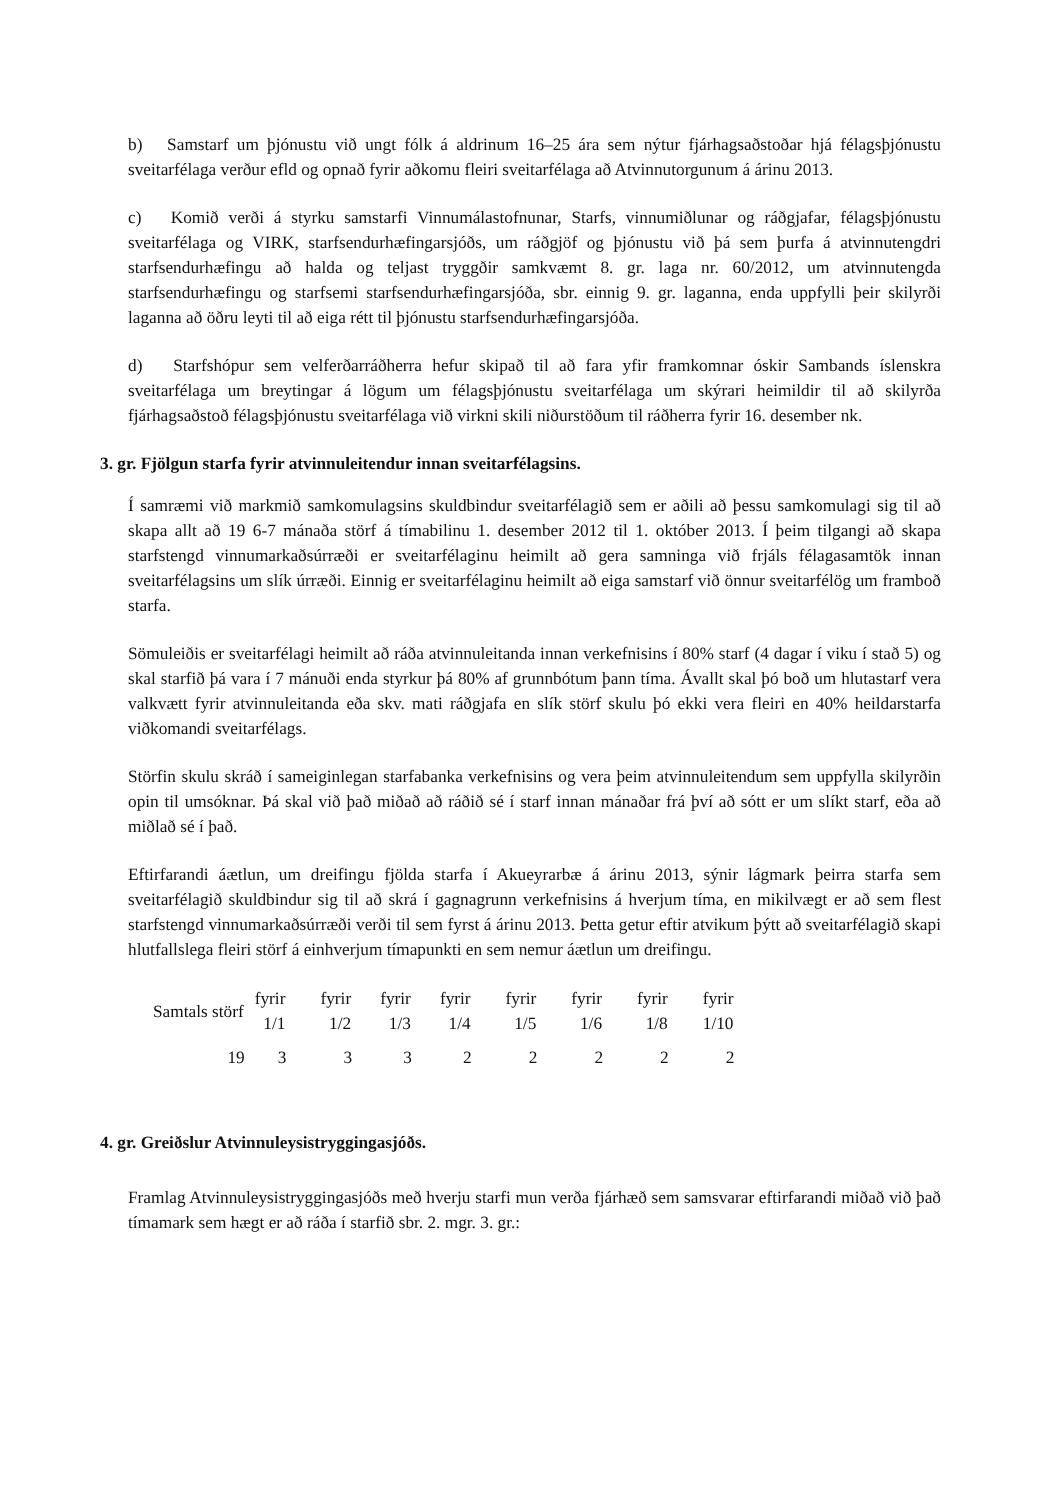b) Samstarf um þjónustu við ungt fólk á aldrinum 16–25 ára sem nýtur fjárhagsaðstoðar hjá félagsþjónustu sveitarfélaga verður efld og opnað fyrir aðkomu fleiri sveitarfélaga að Atvinnutorgunum á árinu 2013.
c) Komið verði á styrku samstarfi Vinnumálastofnunar, Starfs, vinnumiðlunar og ráðgjafar, félagsþjónustu sveitarfélaga og VIRK, starfsendurhæfingarsjóðs, um ráðgjöf og þjónustu við þá sem þurfa á atvinnutengdri starfsendurhæfingu að halda og teljast tryggðir samkvæmt 8. gr. laga nr. 60/2012, um atvinnutengda starfsendurhæfingu og starfsemi starfsendurhæfingarsjóða, sbr. einnig 9. gr. laganna, enda uppfylli þeir skilyrði laganna að öðru leyti til að eiga rétt til þjónustu starfsendurhæfingarsjóða.
d) Starfshópur sem velferðarráðherra hefur skipað til að fara yfir framkomnar óskir Sambands íslenskra sveitarfélaga um breytingar á lögum um félagsþjónustu sveitarfélaga um skýrari heimildir til að skilyrða fjárhagsaðstoð félagsþjónustu sveitarfélaga við virkni skili niðurstöðum til ráðherra fyrir 16. desember nk.
3. gr. Fjölgun starfa fyrir atvinnuleitendur innan sveitarfélagsins.
Í samræmi við markmið samkomulagsins skuldbindur sveitarfélagið sem er aðili að þessu samkomulagi sig til að skapa allt að 19 6-7 mánaða störf á tímabilinu 1. desember 2012 til 1. október 2013. Í þeim tilgangi að skapa starfstengd vinnumarkaðsúrræði er sveitarfélaginu heimilt að gera samninga við frjáls félagasamtök innan sveitarfélagsins um slík úrræði. Einnig er sveitarfélaginu heimilt að eiga samstarf við önnur sveitarfélög um framboð starfa.
Sömuleiðis er sveitarfélagi heimilt að ráða atvinnuleitanda innan verkefnisins í 80% starf (4 dagar í viku í stað 5) og skal starfið þá vara í 7 mánuði enda styrkur þá 80% af grunnbótum þann tíma. Ávallt skal þó boð um hlutastarf vera valkvætt fyrir atvinnuleitanda eða skv. mati ráðgjafa en slík störf skulu þó ekki vera fleiri en 40% heildarstarfa viðkomandi sveitarfélags.
Störfin skulu skráð í sameiginlegan starfabanka verkefnisins og vera þeim atvinnuleitendum sem uppfylla skilyrðin opin til umsóknar. Þá skal við það miðað að ráðið sé í starf innan mánaðar frá því að sótt er um slíkt starf, eða að miðlað sé í það.
Eftirfarandi áætlun, um dreifingu fjölda starfa í Akueyrarbæ á árinu 2013, sýnir lágmark þeirra starfa sem sveitarfélagið skuldbindur sig til að skrá í gagnagrunn verkefnisins á hverjum tíma, en mikilvægt er að sem flest starfstengd vinnumarkaðsúrræði verði til sem fyrst á árinu 2013. Þetta getur eftir atvikum þýtt að sveitarfélagið skapi hlutfallslega fleiri störf á einhverjum tímapunkti en sem nemur áætlun um dreifingu.
| Samtals störf | fyrir 1/1 | fyrir 1/2 | fyrir 1/3 | fyrir 1/4 | fyrir 1/5 | fyrir 1/6 | fyrir 1/8 | fyrir 1/10 |
| --- | --- | --- | --- | --- | --- | --- | --- | --- |
| 19 | 3 | 3 | 3 | 2 | 2 | 2 | 2 | 2 |
4. gr. Greiðslur Atvinnuleysistryggingasjóðs.
Framlag Atvinnuleysistryggingasjóðs með hverju starfi mun verða fjárhæð sem samsvarar eftirfarandi miðað við það tímamark sem hægt er að ráða í starfið sbr. 2. mgr. 3. gr.: